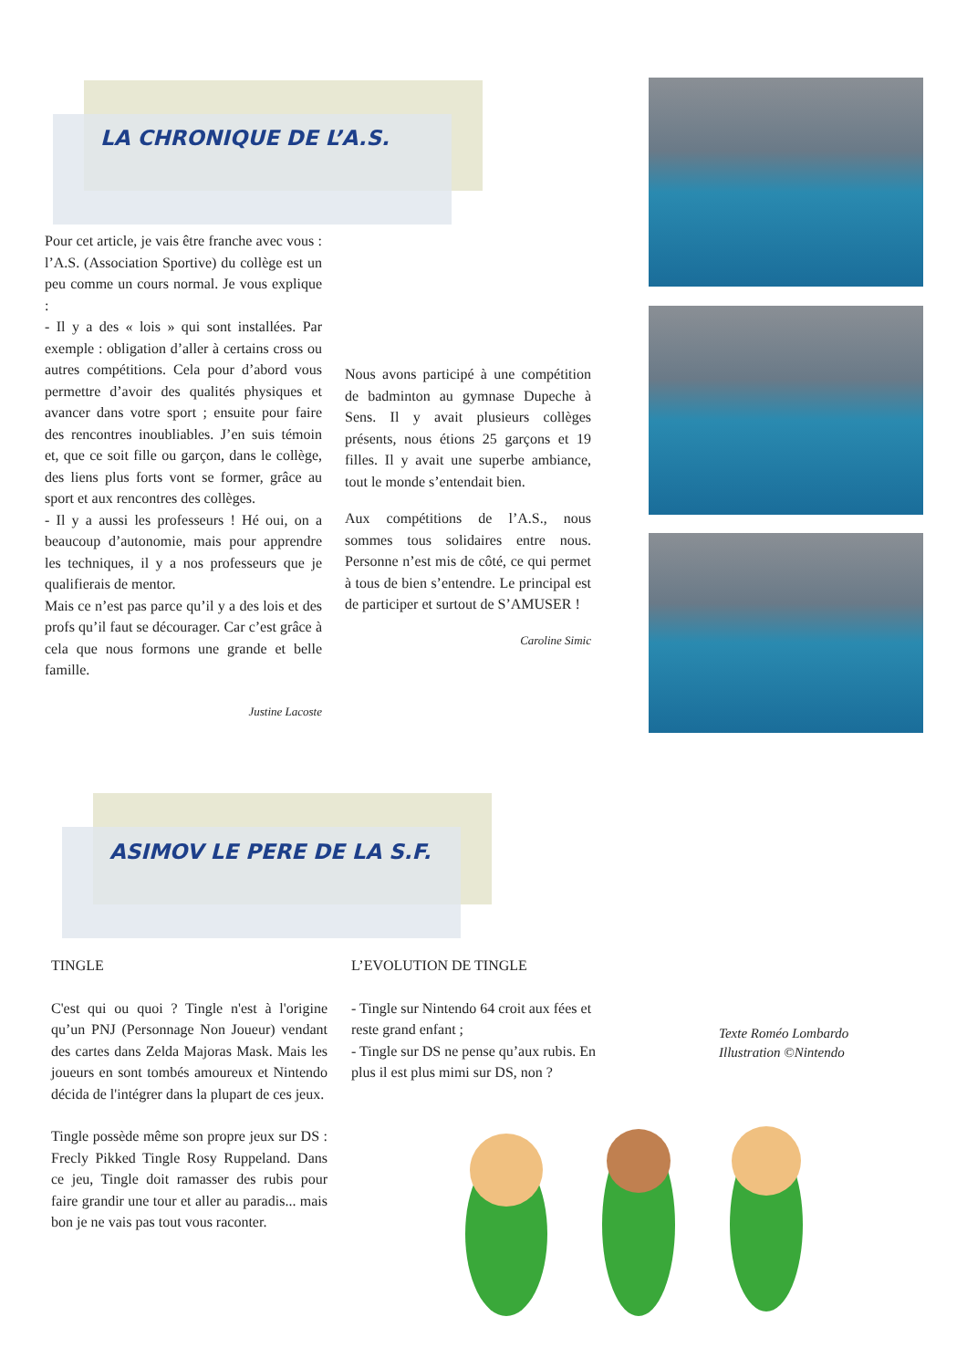LA CHRONIQUE DE L’A.S.
Pour cet article, je vais être franche avec vous : l’A.S. (Association Sportive) du collège est un peu comme un cours normal. Je vous explique :
- Il y a des « lois » qui sont installées. Par exemple : obligation d’aller à certains cross ou autres compétitions. Cela pour d’abord vous permettre d’avoir des qualités physiques et avancer dans votre sport ; ensuite pour faire des rencontres inoubliables. J’en suis témoin et, que ce soit fille ou garçon, dans le collège, des liens plus forts vont se former, grâce au sport et aux rencontres des collèges.
- Il y a aussi les professeurs ! Hé oui, on a beaucoup d’autonomie, mais pour apprendre les techniques, il y a nos professeurs que je qualifierais de mentor.
Mais ce n’est pas parce qu’il y a des lois et des profs qu’il faut se décourager. Car c’est grâce à cela que nous formons une grande et belle famille.
Justine Lacoste
Nous avons participé à une compétition de badminton au gymnase Dupeche à Sens. Il y avait plusieurs collèges présents, nous étions 25 garçons et 19 filles. Il y avait une superbe ambiance, tout le monde s’entendait bien.
Aux compétitions de l’A.S., nous sommes tous solidaires entre nous. Personne n’est mis de côté, ce qui permet à tous de bien s’entendre. Le principal est de participer et surtout de S’AMUSER !
Caroline Simic
ASIMOV LE PERE DE LA S.F.
TINGLE
C'est qui ou quoi ? Tingle n'est à l'origine qu’un PNJ (Personnage Non Joueur) vendant des cartes dans Zelda Majoras Mask. Mais les joueurs en sont tombés amoureux et Nintendo décida de l'intégrer dans la plupart de ces jeux.
Tingle possède même son propre jeux sur DS : Frecly Pikked Tingle Rosy Ruppeland. Dans ce jeu, Tingle doit ramasser des rubis pour faire grandir une tour et aller au paradis... mais bon je ne vais pas tout vous raconter.
L’EVOLUTION DE TINGLE
- Tingle sur Nintendo 64 croit aux fées et reste grand enfant ;
- Tingle sur DS ne pense qu’aux rubis. En plus il est plus mimi sur DS, non ?
Texte Roméo Lombardo
Illustration ©Nintendo